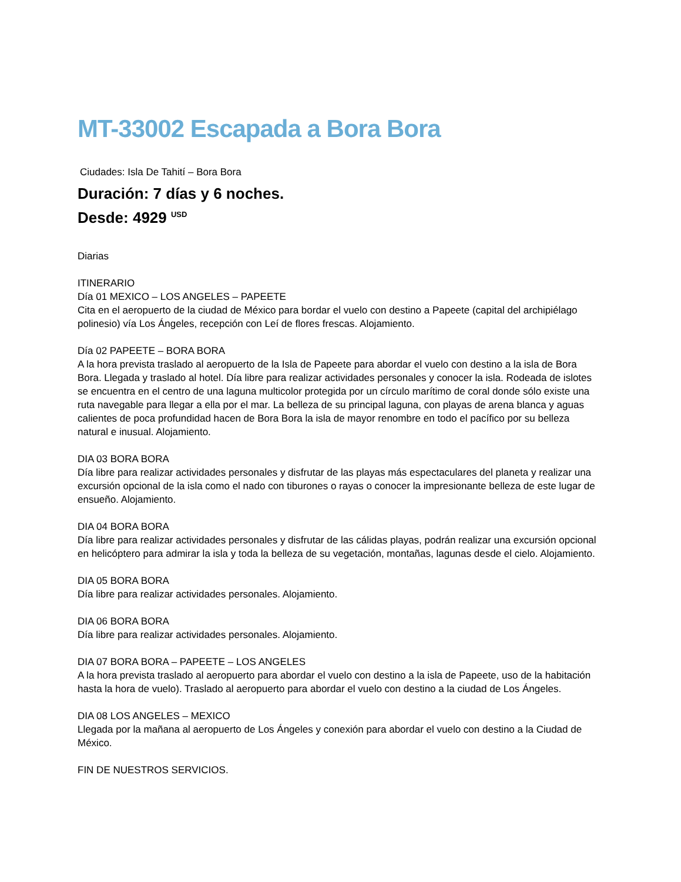MT-33002 Escapada a Bora Bora
Ciudades: Isla De Tahití – Bora Bora
Duración: 7 días y 6 noches.
Desde: 4929 <sup>USD</sup>
Diarias
ITINERARIO
Día 01 MEXICO – LOS ANGELES – PAPEETE
Cita en el aeropuerto de la ciudad de México para bordar el vuelo con destino a Papeete (capital del archipiélago polinesio) vía Los Ángeles, recepción con Leí de flores frescas. Alojamiento.
Día 02 PAPEETE – BORA BORA
A la hora prevista traslado al aeropuerto de la Isla de Papeete para abordar el vuelo con destino a la isla de Bora Bora. Llegada y traslado al hotel. Día libre para realizar actividades personales y conocer la isla. Rodeada de islotes se encuentra en el centro de una laguna multicolor protegida por un círculo marítimo de coral donde sólo existe una ruta navegable para llegar a ella por el mar. La belleza de su principal laguna, con playas de arena blanca y aguas calientes de poca profundidad hacen de Bora Bora la isla de mayor renombre en todo el pacífico por su belleza natural e inusual. Alojamiento.
DIA 03 BORA BORA
Día libre para realizar actividades personales y disfrutar de las playas más espectaculares del planeta y realizar una excursión opcional de la isla como el nado con tiburones o rayas o conocer la impresionante belleza de este lugar de ensueño. Alojamiento.
DIA 04 BORA BORA
Día libre para realizar actividades personales y disfrutar de las cálidas playas, podrán realizar una excursión opcional en helicóptero para admirar la isla y toda la belleza de su vegetación, montañas, lagunas desde el cielo. Alojamiento.
DIA 05 BORA BORA
Día libre para realizar actividades personales. Alojamiento.
DIA 06 BORA BORA
Día libre para realizar actividades personales. Alojamiento.
DIA 07 BORA BORA – PAPEETE – LOS ANGELES
A la hora prevista traslado al aeropuerto para abordar el vuelo con destino a la isla de Papeete, uso de la habitación hasta la hora de vuelo). Traslado al aeropuerto para abordar el vuelo con destino a la ciudad de Los Ángeles.
DIA 08 LOS ANGELES – MEXICO
Llegada por la mañana al aeropuerto de Los Ángeles y conexión para abordar el vuelo con destino a la Ciudad de México.
FIN DE NUESTROS SERVICIOS.